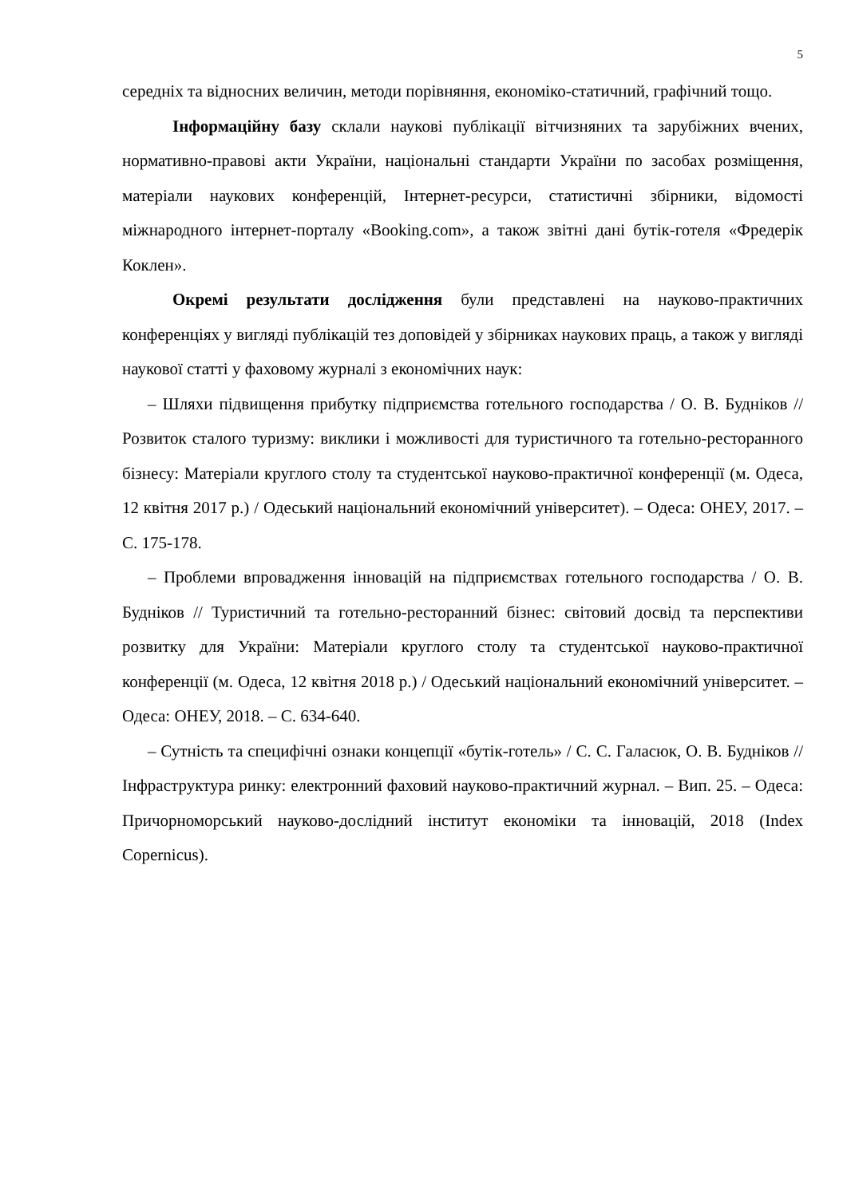5
середніх та відносних величин, методи порівняння, економіко-статичний, графічний тощо.
Інформаційну базу склали наукові публікації вітчизняних та зарубіжних вчених, нормативно-правові акти України, національні стандарти України по засобах розміщення, матеріали наукових конференцій, Інтернет-ресурси, статистичні збірники, відомості міжнародного інтернет-порталу «Booking.com», а також звітні дані бутік-готеля «Фредерік Коклен».
Окремі результати дослідження були представлені на науково-практичних конференціях у вигляді публікацій тез доповідей у збірниках наукових праць, а також у вигляді наукової статті у фаховому журналі з економічних наук:
– Шляхи підвищення прибутку підприємства готельного господарства / О. В. Будніков // Розвиток сталого туризму: виклики і можливості для туристичного та готельно-ресторанного бізнесу: Матеріали круглого столу та студентської науково-практичної конференції (м. Одеса, 12 квітня 2017 р.) / Одеський національний економічний університет). – Одеса: ОНЕУ, 2017. – С. 175-178.
– Проблеми впровадження інновацій на підприємствах готельного господарства / О. В. Будніков // Туристичний та готельно-ресторанний бізнес: світовий досвід та перспективи розвитку для України: Матеріали круглого столу та студентської науково-практичної конференції (м. Одеса, 12 квітня 2018 р.) / Одеський національний економічний університет. – Одеса: ОНЕУ, 2018. – С. 634-640.
– Сутність та специфічні ознаки концепції «бутік-готель» / С. С. Галасюк, О. В. Будніков // Інфраструктура ринку: електронний фаховий науково-практичний журнал. – Вип. 25. – Одеса: Причорноморський науково-дослідний інститут економіки та інновацій, 2018 (Index Copernicus).